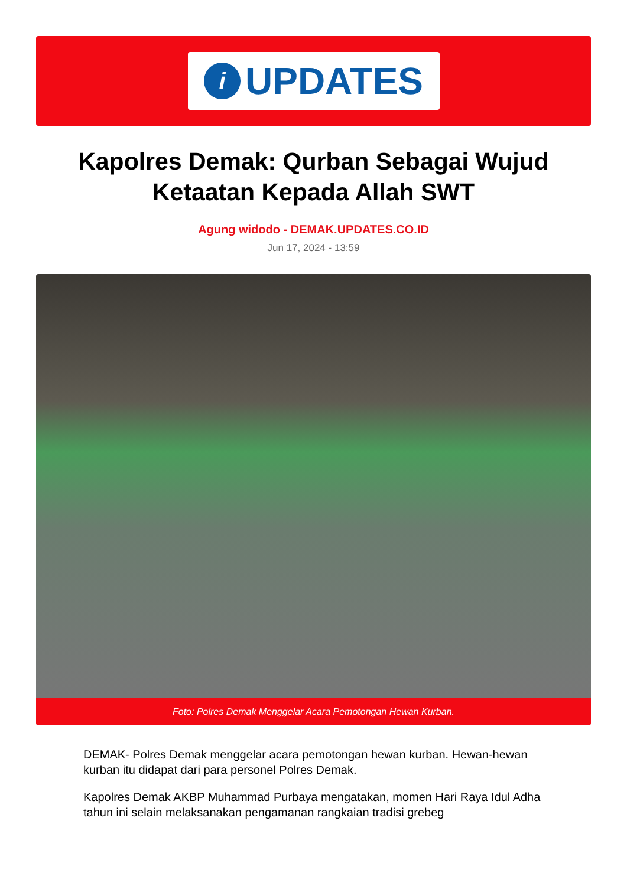i
UPDATES
Kapolres Demak: Qurban Sebagai Wujud Ketaatan Kepada Allah SWT
Agung widodo - DEMAK.UPDATES.CO.ID
Jun 17, 2024 - 13:59
Foto: Polres Demak Menggelar Acara Pemotongan Hewan Kurban.
DEMAK- Polres Demak menggelar acara pemotongan hewan kurban. Hewan-hewan kurban itu didapat dari para personel Polres Demak.
Kapolres Demak AKBP Muhammad Purbaya mengatakan, momen Hari Raya Idul Adha tahun ini selain melaksanakan pengamanan rangkaian tradisi grebeg